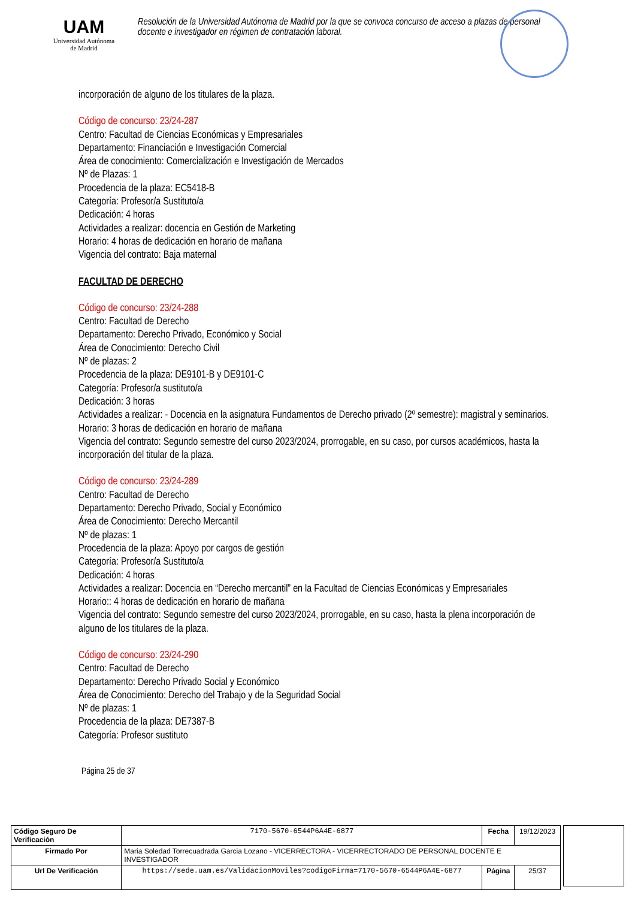UAM
Universidad Autónoma
de Madrid
Resolución de la Universidad Autónoma de Madrid por la que se convoca concurso de acceso a plazas de personal docente e investigador en régimen de contratación laboral.
incorporación de alguno de los titulares de la plaza.
Código de concurso: 23/24-287
Centro: Facultad de Ciencias Económicas y Empresariales
Departamento: Financiación e Investigación Comercial
Área de conocimiento: Comercialización e Investigación de Mercados
Nº de Plazas: 1
Procedencia de la plaza: EC5418-B
Categoría: Profesor/a Sustituto/a
Dedicación: 4 horas
Actividades a realizar: docencia en Gestión de Marketing
Horario: 4 horas de dedicación en horario de mañana
Vigencia del contrato: Baja maternal
FACULTAD DE DERECHO
Código de concurso: 23/24-288
Centro: Facultad de Derecho
Departamento: Derecho Privado, Económico y Social
Área de Conocimiento: Derecho Civil
Nº de plazas: 2
Procedencia de la plaza: DE9101-B y DE9101-C
Categoría: Profesor/a sustituto/a
Dedicación: 3 horas
Actividades a realizar: - Docencia en la asignatura Fundamentos de Derecho privado (2º semestre): magistral y seminarios.
Horario: 3 horas de dedicación en horario de mañana
Vigencia del contrato: Segundo semestre del curso 2023/2024, prorrogable, en su caso, por cursos académicos, hasta la incorporación del titular de la plaza.
Código de concurso: 23/24-289
Centro: Facultad de Derecho
Departamento: Derecho Privado, Social y Económico
Área de Conocimiento: Derecho Mercantil
Nº de plazas: 1
Procedencia de la plaza: Apoyo por cargos de gestión
Categoría: Profesor/a Sustituto/a
Dedicación: 4 horas
Actividades a realizar: Docencia en “Derecho mercantil” en la Facultad de Ciencias Económicas y Empresariales
Horario:: 4 horas de dedicación en horario de mañana
Vigencia del contrato: Segundo semestre del curso 2023/2024, prorrogable, en su caso, hasta la plena incorporación de alguno de los titulares de la plaza.
Código de concurso: 23/24-290
Centro: Facultad de Derecho
Departamento: Derecho Privado Social y Económico
Área de Conocimiento: Derecho del Trabajo y de la Seguridad Social
Nº de plazas: 1
Procedencia de la plaza: DE7387-B
Categoría: Profesor sustituto
Página 25 de 37
| Código Seguro De Verificación | 7170-5670-6544P6A4E-6877 | Fecha | 19/12/2023 |
| Firmado Por | Maria Soledad Torrecuadrada Garcia Lozano - VICERRECTORA - VICERRECTORADO DE PERSONAL DOCENTE E INVESTIGADOR | | |
| Url De Verificación | https://sede.uam.es/ValidacionMoviles?codigoFirma=7170-5670-6544P6A4E-6877 | Página | 25/37 |